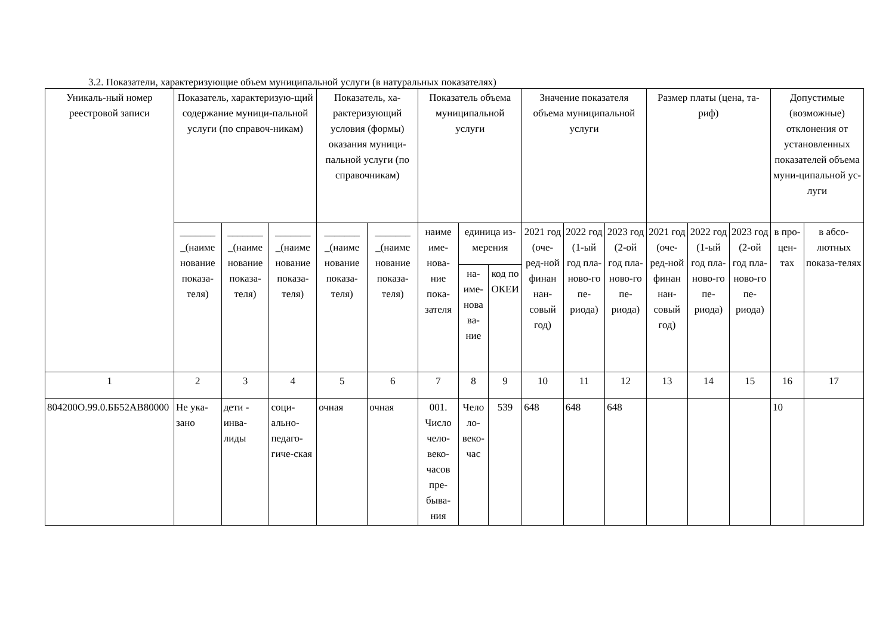3.2. Показатели, характеризующие объем муниципальной услуги (в натуральных показателях)
| Уникаль-ный номер реестровой записи | Показатель, характеризую-щий содержание муници-пальной услуги (по справоч-никам) | | | Показатель, ха-рактеризующий условия (формы) оказания муници-пальной услуги (по справочникам) | | Показатель объема муниципальной услуги | | | Значение показателя объема муниципальной услуги | | | Размер платы (цена, та-риф) | | | Допустимые (возможные) отклонения от установленных показателей объема муни-ципальной ус-луги | |
| --- | --- | --- | --- | --- | --- | --- | --- | --- | --- | --- | --- | --- | --- | --- | --- | --- |
| | _______ _(наиме нование показа-теля) | _______ _(наиме нование показа-теля) | _______ _(наиме нование показа-теля) | _______ _(наиме нование показа-теля) | _______ _(наиме нование показа-теля) | наиме име-нова-ние пока-зателя | единица из-мерения | | 2021 год (оче-ред-ной финан нан-совый год) | 2022 год (1-ый год пла-ново-го пе-риода) | 2023 год (2-ой год пла-ново-го пе-риода) | 2021 год (оче-ред-ной финан нан-совый год) | 2022 год (1-ый год пла-ново-го пе-риода) | 2023 год (2-ой год пла-ново-го пе-риода) | в про-цен-тах | в абсо-лютных показа-телях |
| | | | | | | | на-име-нова ва-ние | код по ОКЕИ | | | | | | | | |
| 1 | 2 | 3 | 4 | 5 | 6 | 7 | 8 | 9 | 10 | 11 | 12 | 13 | 14 | 15 | 16 | 17 |
| 804200О.99.0.ББ52АВ80000 | Не ука-зано | дети - инва-лиды | соци-ально-педаго-гиче-ская | очная | очная | 001. Число чело-веко-часов пре-быва-ния | Чело ло-веко-час | 539 | 648 | 648 | 648 | | | | 10 | |